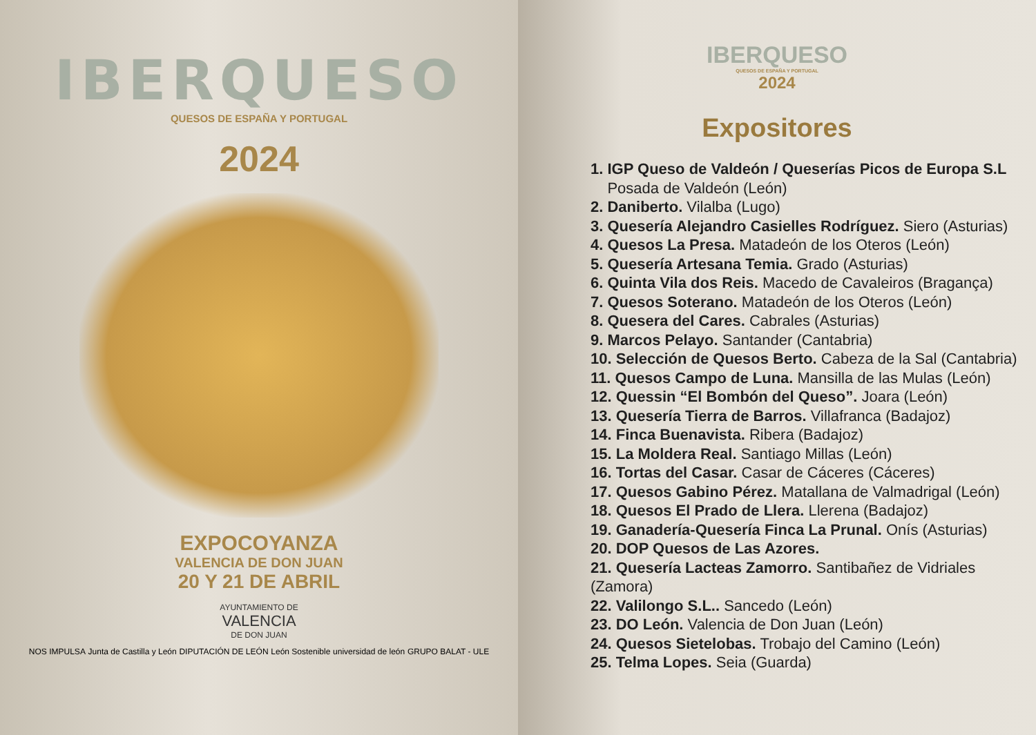IBERQUESO
QUESOS DE ESPAÑA Y PORTUGAL
2024
EXPOCOYANZA
VALENCIA DE DON JUAN
20 Y 21 DE ABRIL
AYUNTAMIENTO DE
VALENCIA
DE DON JUAN
NOS IMPULSA Junta de Castilla y León DIPUTACIÓN DE LEÓN León Sostenible universidad de león GRUPO BALAT - ULE
IBERQUESO
QUESOS DE ESPAÑA Y PORTUGAL
2024
Expositores
1. IGP Queso de Valdeón / Queserías Picos de Europa S.L
Posada de Valdeón (León)
2. Daniberto. Vilalba (Lugo)
3. Quesería Alejandro Casielles Rodríguez. Siero (Asturias)
4. Quesos La Presa. Matadeón de los Oteros (León)
5. Quesería Artesana Temia. Grado (Asturias)
6. Quinta Vila dos Reis. Macedo de Cavaleiros (Bragança)
7. Quesos Soterano. Matadeón de los Oteros (León)
8. Quesera del Cares. Cabrales (Asturias)
9. Marcos Pelayo. Santander (Cantabria)
10. Selección de Quesos Berto. Cabeza de la Sal (Cantabria)
11. Quesos Campo de Luna. Mansilla de las Mulas (León)
12. Quessin “El Bombón del Queso”. Joara (León)
13. Quesería Tierra de Barros. Villafranca (Badajoz)
14. Finca Buenavista. Ribera (Badajoz)
15. La Moldera Real. Santiago Millas (León)
16. Tortas del Casar. Casar de Cáceres (Cáceres)
17. Quesos Gabino Pérez. Matallana de Valmadrigal (León)
18. Quesos El Prado de Llera. Llerena (Badajoz)
19. Ganadería-Quesería Finca La Prunal. Onís (Asturias)
20. DOP Quesos de Las Azores.
21. Quesería Lacteas Zamorro. Santibañez de Vidriales (Zamora)
22. Valilongo S.L.. Sancedo (León)
23. DO León. Valencia de Don Juan (León)
24. Quesos Sietelobas. Trobajo del Camino (León)
25. Telma Lopes. Seia (Guarda)